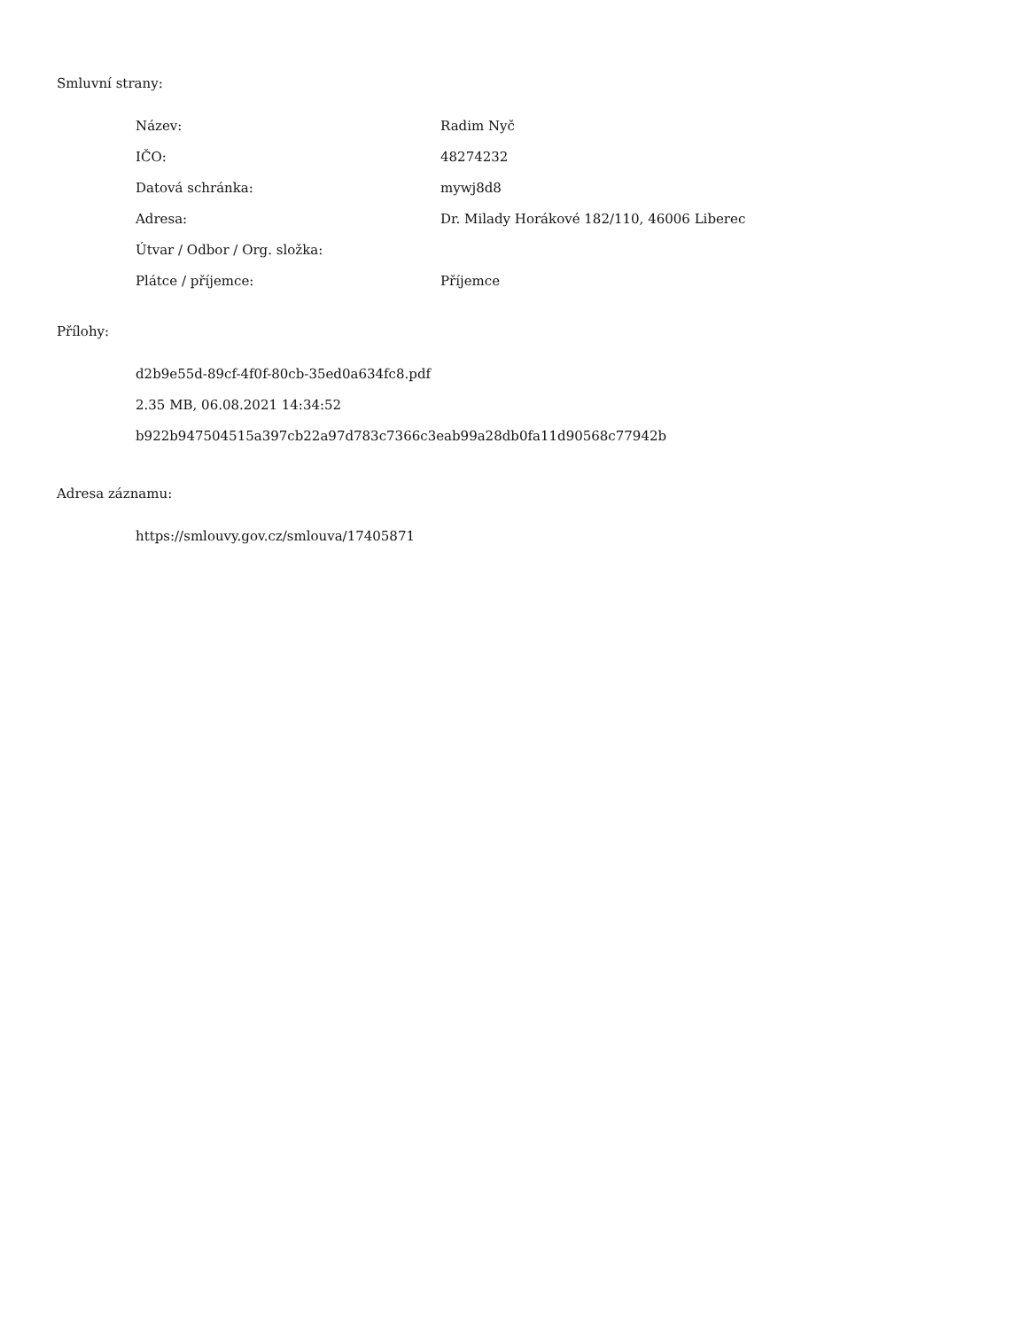Smluvní strany:
| Název: | Radim Nyč |
| IČO: | 48274232 |
| Datová schránka: | mywj8d8 |
| Adresa: | Dr. Milady Horákové 182/110, 46006 Liberec |
| Útvar / Odbor / Org. složka: | |
| Plátce / příjemce: | Příjemce |
Přílohy:
d2b9e55d-89cf-4f0f-80cb-35ed0a634fc8.pdf
2.35 MB, 06.08.2021 14:34:52
b922b947504515a397cb22a97d783c7366c3eab99a28db0fa11d90568c77942b
Adresa záznamu:
https://smlouvy.gov.cz/smlouva/17405871